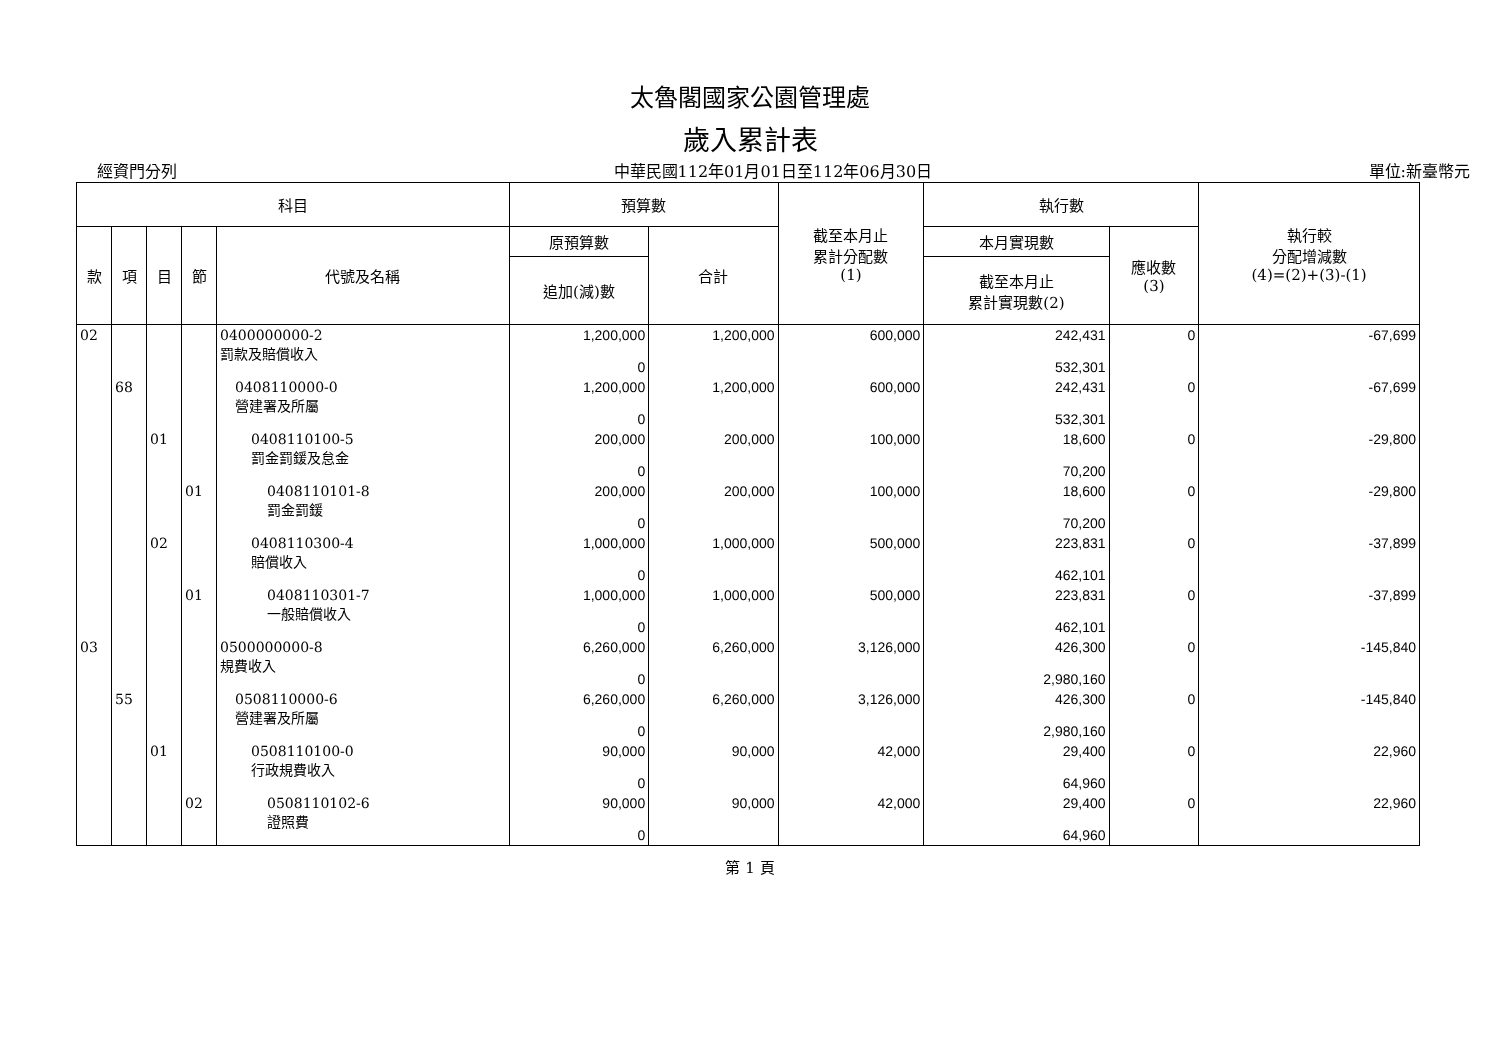太魯閣國家公園管理處
歲入累計表
經資門分列 中華民國112年01月01日至112年06月30日 單位:新臺幣元
| 科目 | | | | | 預算數 | | 截至本月止 累計分配數 (1) | 執行數 | | 執行較 分配增減數 (4)=(2)+(3)-(1) |
| --- | --- | --- | --- | --- | --- | --- | --- | --- | --- | --- |
| 款 | 項 | 目 | 節 | 代號及名稱 | 原預算數 | 合計 | | 本月實現數 | 應收數 (3) | |
| | | | | | 追加(減)數 | | | 截至本月止 累計實現數(2) | | |
| 02 | | | | 0400000000-2 罰款及賠償收入 | 1,200,000 0 | 1,200,000 | 600,000 | 242,431 532,301 | 0 | -67,699 |
| | 68 | | | 0408110000-0 營建署及所屬 | 1,200,000 0 | 1,200,000 | 600,000 | 242,431 532,301 | 0 | -67,699 |
| | | 01 | | 0408110100-5 罰金罰鍰及怠金 | 200,000 0 | 200,000 | 100,000 | 18,600 70,200 | 0 | -29,800 |
| | | | 01 | 0408110101-8 罰金罰鍰 | 200,000 0 | 200,000 | 100,000 | 18,600 70,200 | 0 | -29,800 |
| | | 02 | | 0408110300-4 賠償收入 | 1,000,000 0 | 1,000,000 | 500,000 | 223,831 462,101 | 0 | -37,899 |
| | | | 01 | 0408110301-7 一般賠償收入 | 1,000,000 0 | 1,000,000 | 500,000 | 223,831 462,101 | 0 | -37,899 |
| 03 | | | | 0500000000-8 規費收入 | 6,260,000 0 | 6,260,000 | 3,126,000 | 426,300 2,980,160 | 0 | -145,840 |
| | 55 | | | 0508110000-6 營建署及所屬 | 6,260,000 0 | 6,260,000 | 3,126,000 | 426,300 2,980,160 | 0 | -145,840 |
| | | 01 | | 0508110100-0 行政規費收入 | 90,000 0 | 90,000 | 42,000 | 29,400 64,960 | 0 | 22,960 |
| | | | 02 | 0508110102-6 證照費 | 90,000 0 | 90,000 | 42,000 | 29,400 64,960 | 0 | 22,960 |
第 1 頁